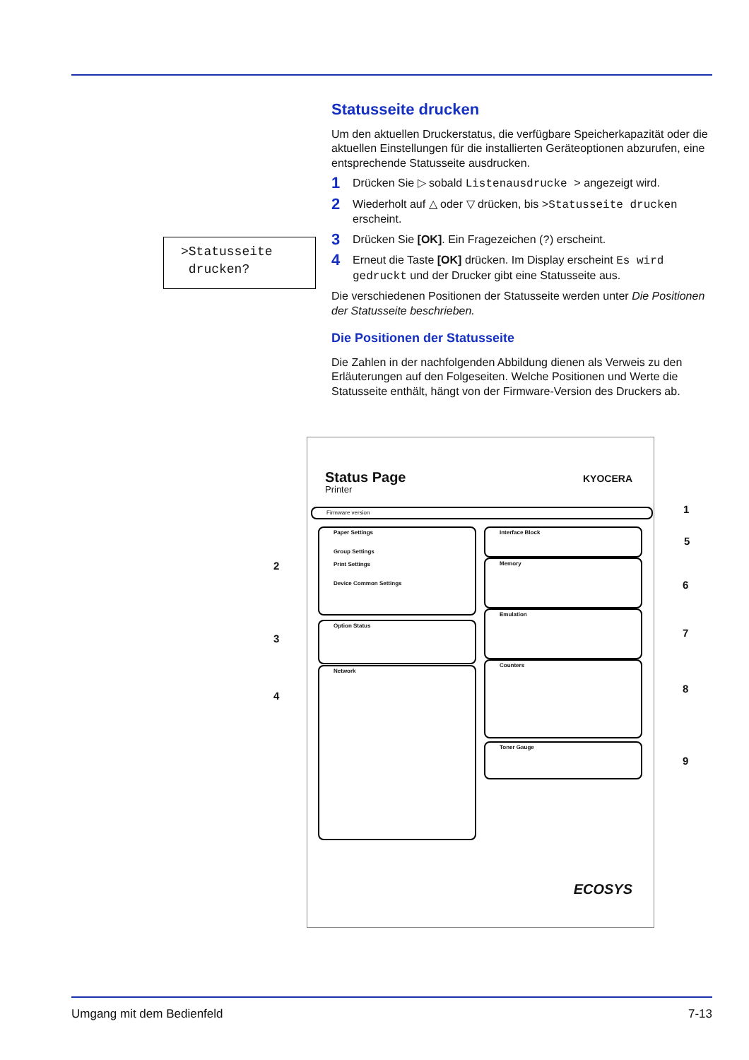Statusseite drucken
Um den aktuellen Druckerstatus, die verfügbare Speicherkapazität oder die aktuellen Einstellungen für die installierten Geräteoptionen abzurufen, eine entsprechende Statusseite ausdrucken.
1 Drücken Sie ▷ sobald Listenausdrucke > angezeigt wird.
2 Wiederholt auf △ oder ▽ drücken, bis >Statusseite drucken erscheint.
3 Drücken Sie [OK]. Ein Fragezeichen (?) erscheint.
4 Erneut die Taste [OK] drücken. Im Display erscheint Es wird gedruckt und der Drucker gibt eine Statusseite aus.
Die verschiedenen Positionen der Statusseite werden unter Die Positionen der Statusseite beschrieben.
Die Positionen der Statusseite
Die Zahlen in der nachfolgenden Abbildung dienen als Verweis zu den Erläuterungen auf den Folgeseiten. Welche Positionen und Werte die Statusseite enthält, hängt von der Firmware-Version des Druckers ab.
>Statusseite
drucken?
Status Page
Printer
KYOCERA
Firmware version
Paper Settings
Group Settings
Print Settings
Device Common Settings
Option Status
Network
Interface Block
Memory
Emulation
Counters
Toner Gauge
ECOSYS
1
5
2
6
3 7
4
8
9
Umgang mit dem Bedienfeld 7-13